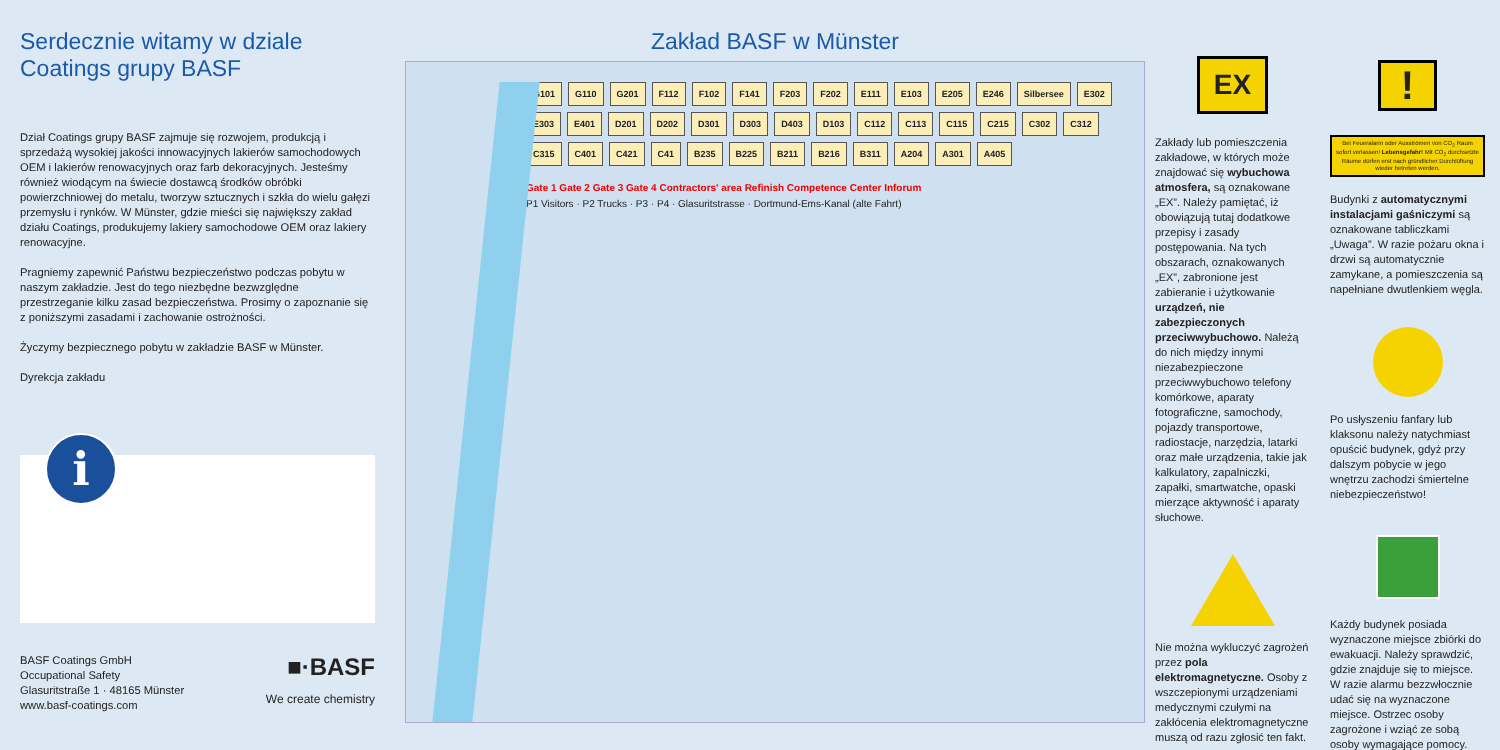Serdecznie witamy w dziale
Coatings grupy BASF
Dział Coatings grupy BASF zajmuje się rozwojem, produkcją i sprzedażą wysokiej jakości innowacyjnych lakierów samochodowych OEM i lakierów renowacyjnych oraz farb dekoracyjnych. Jesteśmy również wiodącym na świecie dostawcą środków obróbki powierzchniowej do metalu, tworzyw sztucznych i szkła do wielu gałęzi przemysłu i rynków. W Münster, gdzie mieści się największy zakład działu Coatings, produkujemy lakiery samochodowe OEM oraz lakiery renowacyjne.
Pragniemy zapewnić Państwu bezpieczeństwo podczas pobytu w naszym zakładzie. Jest do tego niezbędne bezwzględne przestrzeganie kilku zasad bezpieczeństwa. Prosimy o zapoznanie się z poniższymi zasadami i zachowanie ostrożności.
Życzymy bezpiecznego pobytu w zakładzie BASF w Münster.
Dyrekcja zakładu
i
BASF Coatings GmbH
Occupational Safety
Glasuritstraße 1 · 48165 Münster
www.basf-coatings.com
■·BASF
We create chemistry
Zakład BASF w Münster
G101 G110 G201 F112 F102 F141 F203 F202 E111 E103 E205 E246 Silbersee E302 E303 E401 D201 D202 D301 D303 D403 D103 C112 C113 C115 C215 C302 C312 C315 C401 C421 C41 B235 B225 B211 B216 B311 A204 A301 A405
Gate 1 Gate 2 Gate 3 Gate 4 Contractors' area Refinish Competence Center Inforum
P1 Visitors · P2 Trucks · P3 · P4 · Glasuritstrasse · Dortmund-Ems-Kanal (alte Fahrt)
EX
Zakłady lub pomieszczenia zakładowe, w których może znajdować się wybuchowa atmosfera, są oznakowane „EX”. Należy pamiętać, iż obowiązują tutaj dodatkowe przepisy i zasady postępowania. Na tych obszarach, oznakowanych „EX”, zabronione jest zabieranie i użytkowanie urządzeń, nie zabezpieczonych przeciwwybuchowo. Należą do nich między innymi niezabezpieczone przeciwwybuchowo telefony komórkowe, aparaty fotograficzne, samochody, pojazdy transportowe, radiostacje, narzędzia, latarki oraz małe urządzenia, takie jak kalkulatory, zapalniczki, zapałki, smartwatche, opaski mierzące aktywność i aparaty słuchowe.
Nie można wykluczyć zagrożeń przez pola elektromagnetyczne. Osoby z wszczepionymi urządzeniami medycznymi czułymi na zakłócenia elektromagnetyczne muszą od razu zgłosić ten fakt.
!
Bei Feueralarm oder Ausströmen von CO<sub>2</sub> Raum sofort verlassen! Lebensgefahr! Mit CO<sub>2</sub> durchsetzte Räume dürfen erst nach gründlicher Durchlüftung wieder betreten werden.
Budynki z automatycznymi instalacjami gaśniczymi są oznakowane tabliczkami „Uwaga”. W razie pożaru okna i drzwi są automatycznie zamykane, a pomieszczenia są napełniane dwutlenkiem węgla.
Po usłyszeniu fanfary lub klaksonu należy natychmiast opuścić budynek, gdyż przy dalszym pobycie w jego wnętrzu zachodzi śmiertelne niebezpieczeństwo!
Każdy budynek posiada wyznaczone miejsce zbiórki do ewakuacji. Należy sprawdzić, gdzie znajduje się to miejsce. W razie alarmu bezzwłocznie udać się na wyznaczone miejsce. Ostrzec osoby zagrożone i wziąć ze sobą osoby wymagające pomocy.